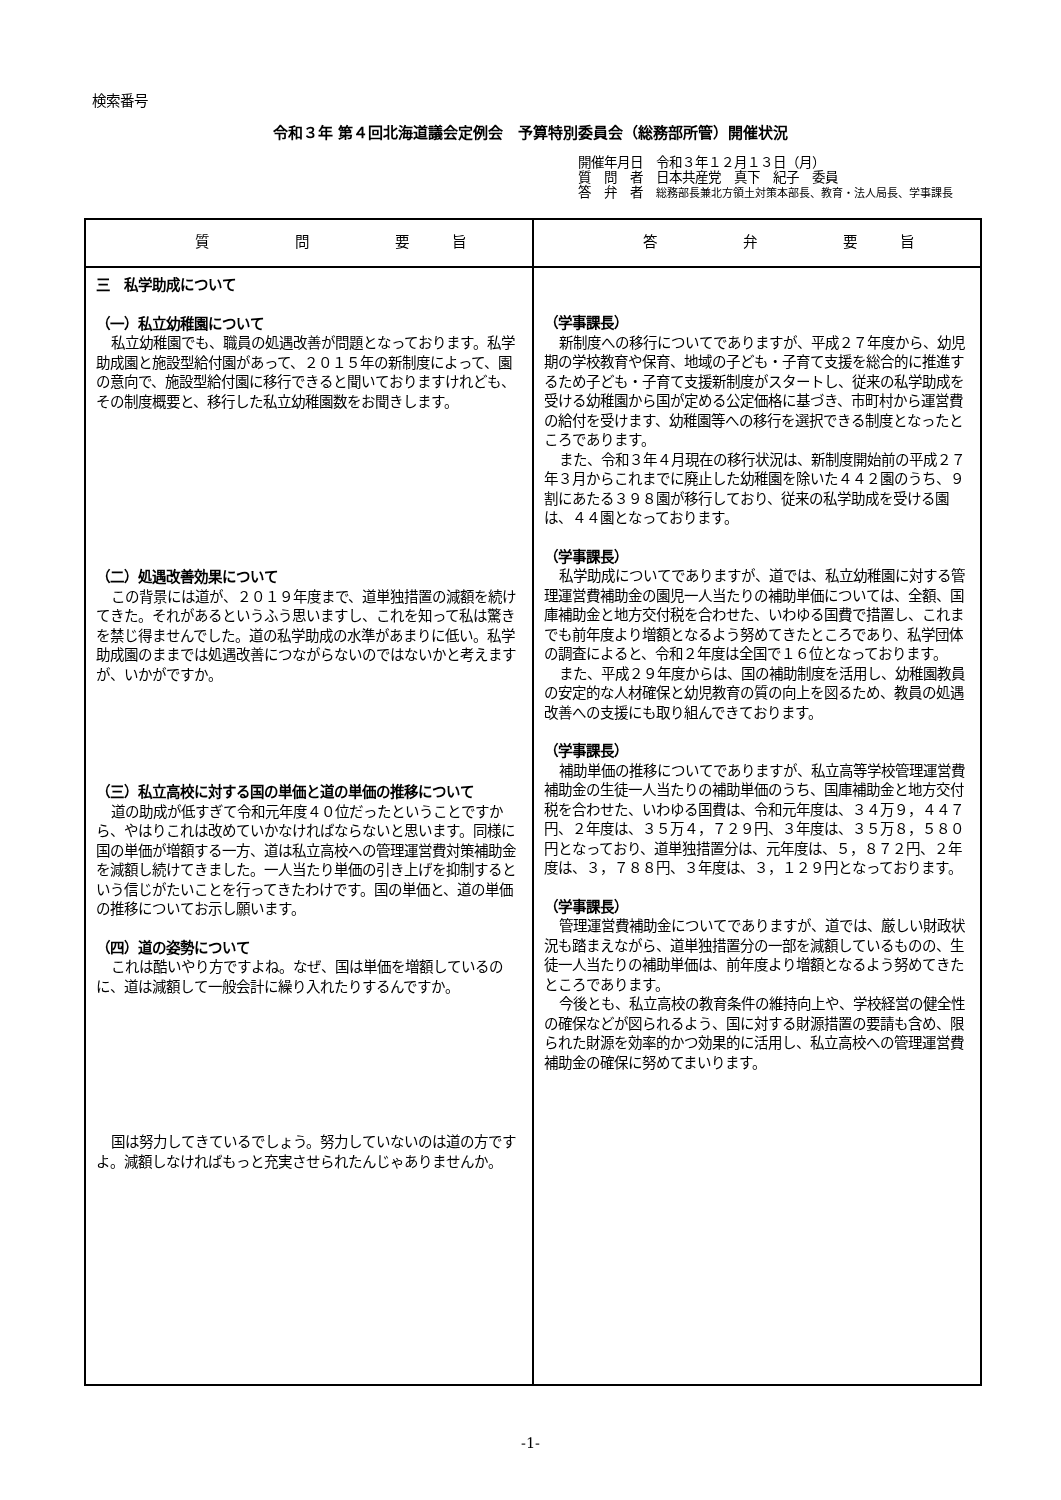検索番号
令和３年 第４回北海道議会定例会　予算特別委員会（総務部所管）開催状況
開催年月日　令和３年１２月１３日（月）
質　問　者　日本共産党　真下　紀子　委員
答　弁　者　総務部長兼北方領土対策本部長、教育・法人局長、学事課長
| 質 問 要 旨 | 答 弁 要 旨 |
| --- | --- |
| 三 私学助成について （一）私立幼稚園について 私立幼稚園でも、職員の処遇改善が問題となっております。私学助成園と施設型給付園があって、２０１５年の新制度によって、園の意向で、施設型給付園に移行できると聞いておりますけれども、その制度概要と、移行した私立幼稚園数をお聞きします。 （二）処遇改善効果について この背景には道が、２０１９年度まで、道単独措置の減額を続けてきた。それがあるというふう思いますし、これを知って私は驚きを禁じ得ませんでした。道の私学助成の水準があまりに低い。私学助成園のままでは処遇改善につながらないのではないかと考えますが、いかがですか。 （三）私立高校に対する国の単価と道の単価の推移について 道の助成が低すぎて令和元年度４０位だったということですから、やはりこれは改めていかなければならないと思います。同様に国の単価が増額する一方、道は私立高校への管理運営費対策補助金を減額し続けてきました。一人当たり単価の引き上げを抑制するという信じがたいことを行ってきたわけです。国の単価と、道の単価の推移についてお示し願います。 （四）道の姿勢について これは酷いやり方ですよね。なぜ、国は単価を増額しているのに、道は減額して一般会計に繰り入れたりするんですか。 国は努力してきているでしょう。努力していないのは道の方ですよ。減額しなければもっと充実させられたんじゃありませんか。 | （学事課長） 新制度への移行についてでありますが、平成２７年度から、幼児期の学校教育や保育、地域の子ども・子育て支援を総合的に推進するため子ども・子育て支援新制度がスタートし、従来の私学助成を受ける幼稚園から国が定める公定価格に基づき、市町村から運営費の給付を受けます、幼稚園等への移行を選択できる制度となったところであります。 また、令和３年４月現在の移行状況は、新制度開始前の平成２７年３月からこれまでに廃止した幼稚園を除いた４４２園のうち、９割にあたる３９８園が移行しており、従来の私学助成を受ける園は、４４園となっております。 （学事課長） 私学助成についてでありますが、道では、私立幼稚園に対する管理運営費補助金の園児一人当たりの補助単価については、全額、国庫補助金と地方交付税を合わせた、いわゆる国費で措置し、これまでも前年度より増額となるよう努めてきたところであり、私学団体の調査によると、令和２年度は全国で１６位となっております。 また、平成２９年度からは、国の補助制度を活用し、幼稚園教員の安定的な人材確保と幼児教育の質の向上を図るため、教員の処遇改善への支援にも取り組んできております。 （学事課長） 補助単価の推移についてでありますが、私立高等学校管理運営費補助金の生徒一人当たりの補助単価のうち、国庫補助金と地方交付税を合わせた、いわゆる国費は、令和元年度は、３４万９，４４７円、２年度は、３５万４，７２９円、３年度は、３５万８，５８０円となっており、道単独措置分は、元年度は、５，８７２円、２年度は、３，７８８円、３年度は、３，１２９円となっております。 （学事課長） 管理運営費補助金についてでありますが、道では、厳しい財政状況も踏まえながら、道単独措置分の一部を減額しているものの、生徒一人当たりの補助単価は、前年度より増額となるよう努めてきたところであります。 今後とも、私立高校の教育条件の維持向上や、学校経営の健全性の確保などが図られるよう、国に対する財源措置の要請も含め、限られた財源を効率的かつ効果的に活用し、私立高校への管理運営費補助金の確保に努めてまいります。 |
-1-